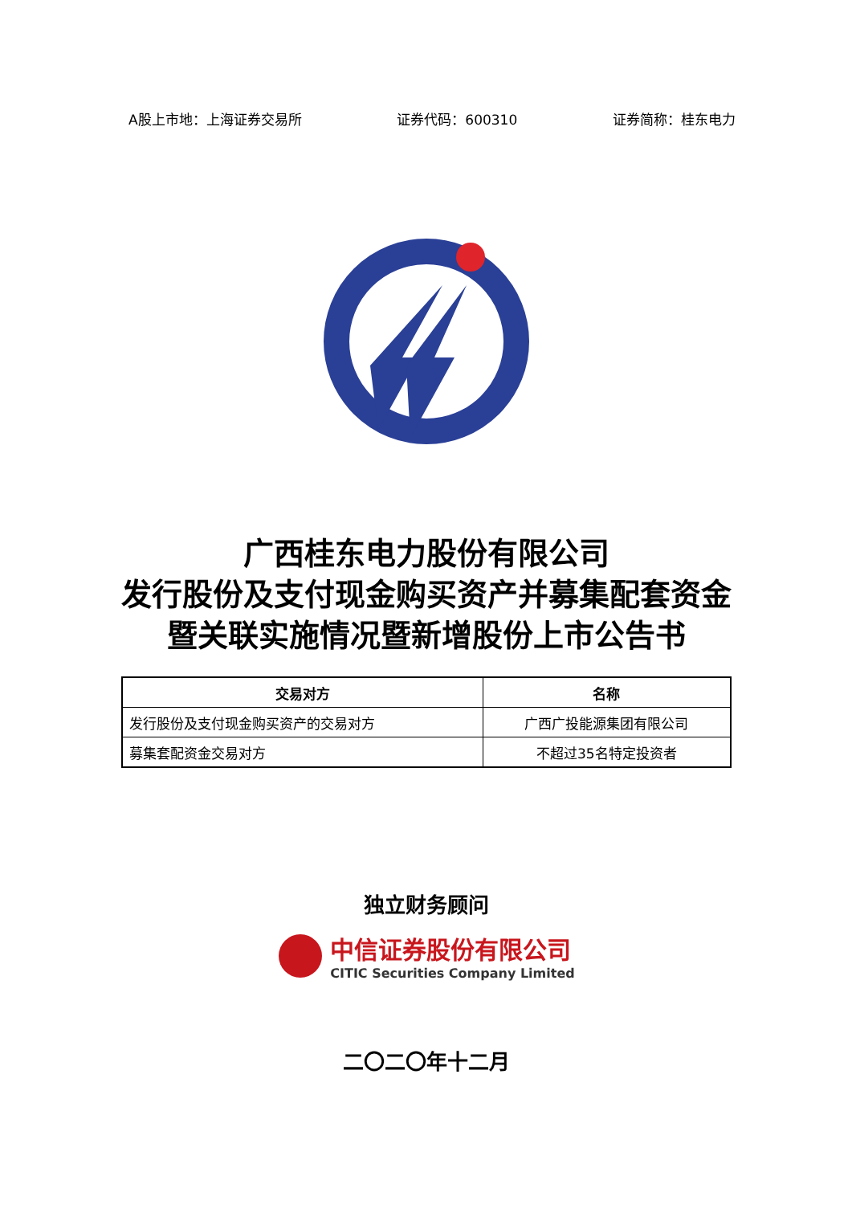A股上市地：上海证券交易所 证券代码：600310 证券简称：桂东电力
广西桂东电力股份有限公司
发行股份及支付现金购买资产并募集配套资金暨关联实施情况暨新增股份上市公告书
| 交易对方 | 名称 |
| --- | --- |
| 发行股份及支付现金购买资产的交易对方 | 广西广投能源集团有限公司 |
| 募集套配资金交易对方 | 不超过35名特定投资者 |
独立财务顾问
中信证券股份有限公司
CITIC Securities Company Limited
二〇二〇年十二月